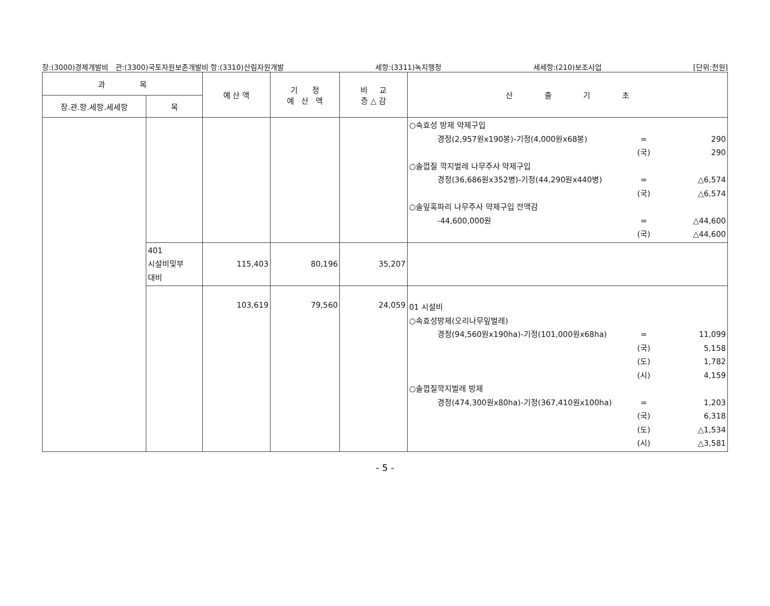장:(3000)경제개발비 관:(3300)국토자원보존개발비 항:(3310)산림자원개발 세항:(3311)녹지행정 세세항:(210)보조사업 [단위:천원]
| 과 목 | | 예 산 액 | 기 정 예 산 액 | 비 교 증 △ 감 | 산 출 기 초 |
| --- | --- | --- | --- | --- | --- |
| 장.관.항.세항.세세항 | 목 | | | | |
| | | | | | ○속효성 방제 약제구입 경정(2,957원x190봉)-기정(4,000원x68봉) = 290 (국) 290 ○솔껍질 깍지벌레 나무주사 약제구입 경정(36,686원x352병)-기정(44,290원x440병) = △6,574 (국) △6,574 ○솔잎혹파리 나무주사 약제구입 전액감 -44,600,000원 = △44,600 (국) △44,600 |
| | 401 시설비및부 대비 | 115,403 | 80,196 | 35,207 | |
| | | 103,619 | 79,560 | 24,059 | 01 시설비 ○속효성방제(오리나무잎벌레) 경정(94,560원x190ha)-기정(101,000원x68ha) = 11,099 (국) 5,158 (도) 1,782 (시) 4,159 ○솔껍질깍지벌레 방제 경정(474,300원x80ha)-기정(367,410원x100ha) = 1,203 (국) 6,318 (도) △1,534 (시) △3,581 |
- 5 -